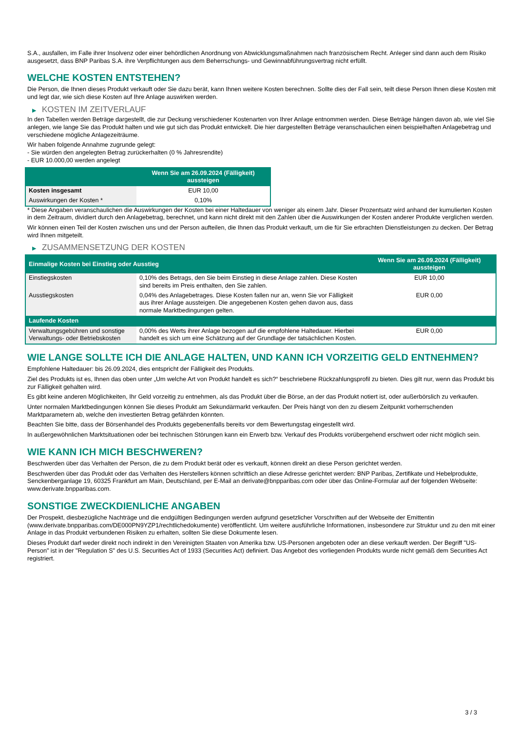S.A., ausfallen, im Falle ihrer Insolvenz oder einer behördlichen Anordnung von Abwicklungsmaßnahmen nach französischem Recht. Anleger sind dann auch dem Risiko ausgesetzt, dass BNP Paribas S.A. ihre Verpflichtungen aus dem Beherrschungs- und Gewinnabführungsvertrag nicht erfüllt.
WELCHE KOSTEN ENTSTEHEN?
Die Person, die Ihnen dieses Produkt verkauft oder Sie dazu berät, kann Ihnen weitere Kosten berechnen. Sollte dies der Fall sein, teilt diese Person Ihnen diese Kosten mit und legt dar, wie sich diese Kosten auf Ihre Anlage auswirken werden.
▶ KOSTEN IM ZEITVERLAUF
In den Tabellen werden Beträge dargestellt, die zur Deckung verschiedener Kostenarten von Ihrer Anlage entnommen werden. Diese Beträge hängen davon ab, wie viel Sie anlegen, wie lange Sie das Produkt halten und wie gut sich das Produkt entwickelt. Die hier dargestellten Beträge veranschaulichen einen beispielhaften Anlagebetrag und verschiedene mögliche Anlagezeiträume.
Wir haben folgende Annahme zugrunde gelegt:
- Sie würden den angelegten Betrag zurückerhalten (0 % Jahresrendite)
- EUR 10.000,00 werden angelegt
| | Wenn Sie am 26.09.2024 (Fälligkeit) aussteigen |
| --- | --- |
| Kosten insgesamt | EUR 10,00 |
| Auswirkungen der Kosten * | 0,10% |
* Diese Angaben veranschaulichen die Auswirkungen der Kosten bei einer Haltedauer von weniger als einem Jahr. Dieser Prozentsatz wird anhand der kumulierten Kosten in dem Zeitraum, dividiert durch den Anlagebetrag, berechnet, und kann nicht direkt mit den Zahlen über die Auswirkungen der Kosten anderer Produkte verglichen werden.
Wir können einen Teil der Kosten zwischen uns und der Person aufteilen, die Ihnen das Produkt verkauft, um die für Sie erbrachten Dienstleistungen zu decken. Der Betrag wird Ihnen mitgeteilt.
▶ ZUSAMMENSETZUNG DER KOSTEN
| Einmalige Kosten bei Einstieg oder Ausstieg | | Wenn Sie am 26.09.2024 (Fälligkeit) aussteigen |
| --- | --- | --- |
| Einstiegskosten | 0,10% des Betrags, den Sie beim Einstieg in diese Anlage zahlen. Diese Kosten sind bereits im Preis enthalten, den Sie zahlen. | EUR 10,00 |
| Ausstiegskosten | 0,04% des Anlagebetrages. Diese Kosten fallen nur an, wenn Sie vor Fälligkeit aus ihrer Anlage aussteigen. Die angegebenen Kosten gehen davon aus, dass normale Marktbedingungen gelten. | EUR 0,00 |
| Laufende Kosten | | |
| Verwaltungsgebühren und sonstige Verwaltungs- oder Betriebskosten | 0,00% des Werts ihrer Anlage bezogen auf die empfohlene Haltedauer. Hierbei handelt es sich um eine Schätzung auf der Grundlage der tatsächlichen Kosten. | EUR 0,00 |
WIE LANGE SOLLTE ICH DIE ANLAGE HALTEN, UND KANN ICH VORZEITIG GELD ENTNEHMEN?
Empfohlene Haltedauer: bis 26.09.2024, dies entspricht der Fälligkeit des Produkts.
Ziel des Produkts ist es, Ihnen das oben unter „Um welche Art von Produkt handelt es sich?“ beschriebene Rückzahlungsprofil zu bieten. Dies gilt nur, wenn das Produkt bis zur Fälligkeit gehalten wird.
Es gibt keine anderen Möglichkeiten, Ihr Geld vorzeitig zu entnehmen, als das Produkt über die Börse, an der das Produkt notiert ist, oder außerbörslich zu verkaufen.
Unter normalen Marktbedingungen können Sie dieses Produkt am Sekundärmarkt verkaufen. Der Preis hängt von den zu diesem Zeitpunkt vorherrschenden Marktparametern ab, welche den investierten Betrag gefährden könnten.
Beachten Sie bitte, dass der Börsenhandel des Produkts gegebenenfalls bereits vor dem Bewertungstag eingestellt wird.
In außergewöhnlichen Marktsituationen oder bei technischen Störungen kann ein Erwerb bzw. Verkauf des Produkts vorübergehend erschwert oder nicht möglich sein.
WIE KANN ICH MICH BESCHWEREN?
Beschwerden über das Verhalten der Person, die zu dem Produkt berät oder es verkauft, können direkt an diese Person gerichtet werden.
Beschwerden über das Produkt oder das Verhalten des Herstellers können schriftlich an diese Adresse gerichtet werden: BNP Paribas, Zertifikate und Hebelprodukte, Senckenberganlage 19, 60325 Frankfurt am Main, Deutschland, per E-Mail an derivate@bnpparibas.com oder über das Online-Formular auf der folgenden Webseite: www.derivate.bnpparibas.com.
SONSTIGE ZWECKDIENLICHE ANGABEN
Der Prospekt, diesbezügliche Nachträge und die endgültigen Bedingungen werden aufgrund gesetzlicher Vorschriften auf der Webseite der Emittentin (www.derivate.bnpparibas.com/DE000PN9YZP1/rechtlichedokumente) veröffentlicht. Um weitere ausführliche Informationen, insbesondere zur Struktur und zu den mit einer Anlage in das Produkt verbundenen Risiken zu erhalten, sollten Sie diese Dokumente lesen.
Dieses Produkt darf weder direkt noch indirekt in den Vereinigten Staaten von Amerika bzw. US-Personen angeboten oder an diese verkauft werden. Der Begriff "US-Person" ist in der "Regulation S" des U.S. Securities Act of 1933 (Securities Act) definiert. Das Angebot des vorliegenden Produkts wurde nicht gemäß dem Securities Act registriert.
3 / 3